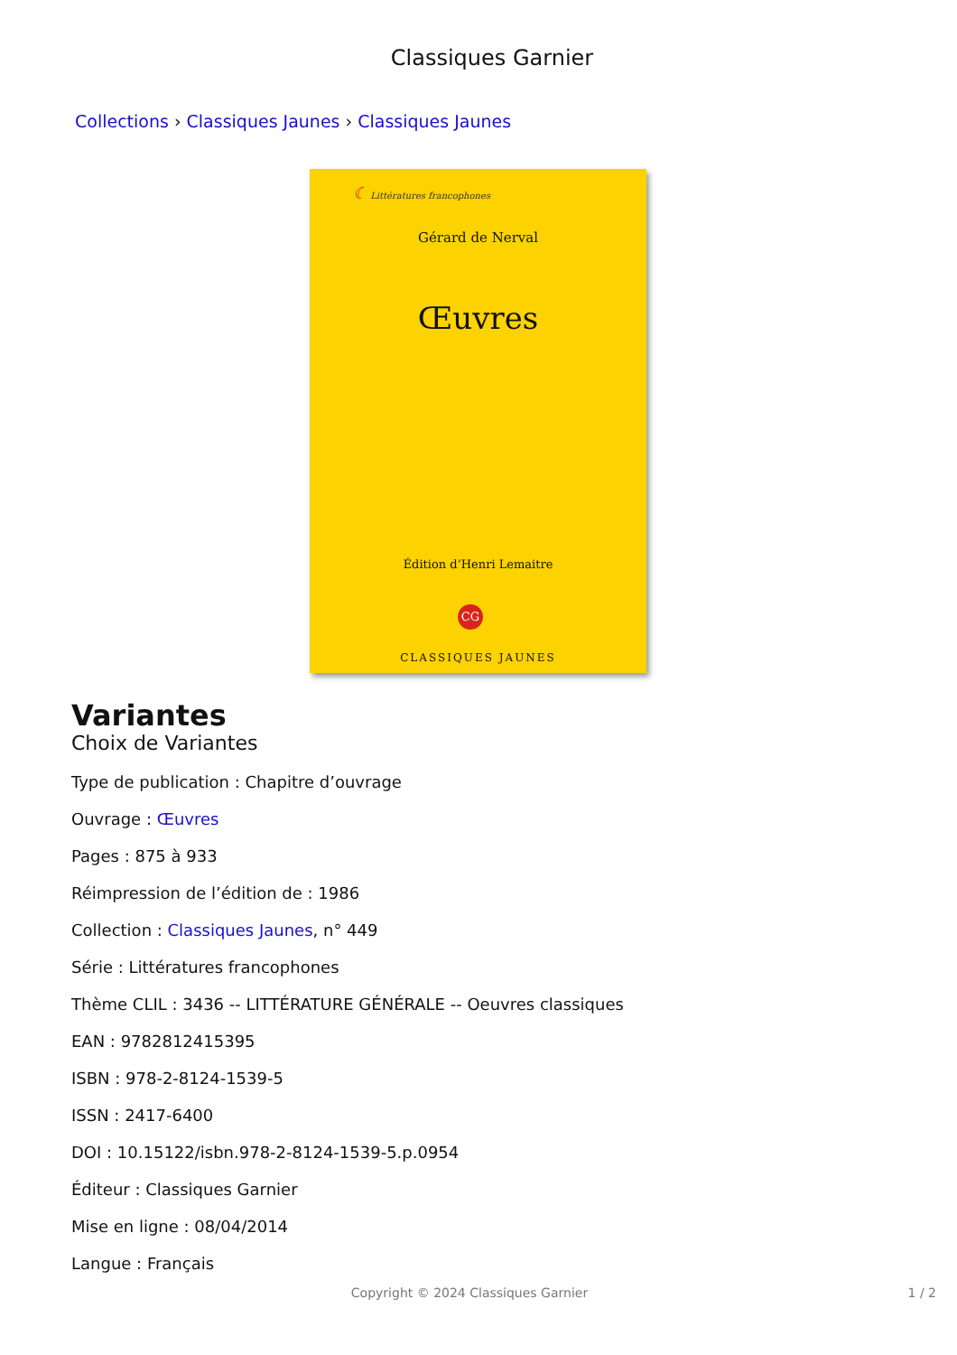Classiques Garnier
Collections › Classiques Jaunes › Classiques Jaunes
☾ Littératures francophones
Gérard de Nerval
Œuvres
Édition d’Henri Lemaitre
CG
CLASSIQUES JAUNES
Variantes
Choix de Variantes
Type de publication : Chapitre d’ouvrage
Ouvrage : Œuvres
Pages : 875 à 933
Réimpression de l’édition de : 1986
Collection : Classiques Jaunes, n° 449
Série : Littératures francophones
Thème CLIL : 3436 -- LITTÉRATURE GÉNÉRALE -- Oeuvres classiques
EAN : 9782812415395
ISBN : 978-2-8124-1539-5
ISSN : 2417-6400
DOI : 10.15122/isbn.978-2-8124-1539-5.p.0954
Éditeur : Classiques Garnier
Mise en ligne : 08/04/2014
Langue : Français
Copyright © 2024 Classiques Garnier
1 / 2